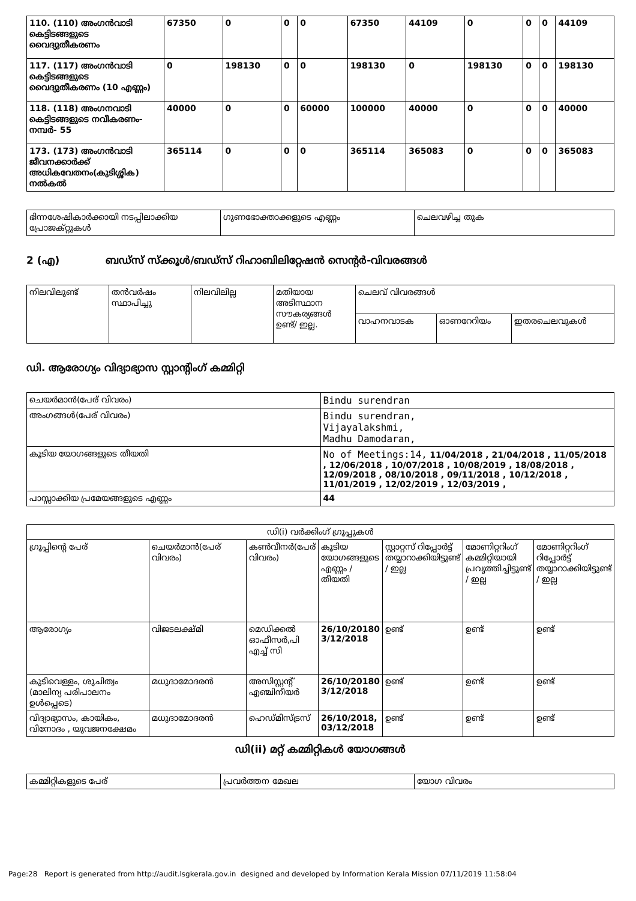| 110. (110) അംഗൻവാടി കെട്ടിടങ്ങളുടെ വൈദ്യുതീകരണം | 67350 | 0 | 0 | 0 | 67350 | 44109 | 0 | 0 | 0 | 44109 |
| 117. (117) അംഗൻവാടി കെട്ടിടങ്ങളുടെ വൈദ്യുതീകരണം (10 എണ്ണം) | 0 | 198130 | 0 | 0 | 198130 | 0 | 198130 | 0 | 0 | 198130 |
| 118. (118) അംഗനവാടി കെട്ടിടങ്ങളുടെ നവീകരണം- നമ്പർ- 55 | 40000 | 0 | 0 | 60000 | 100000 | 40000 | 0 | 0 | 0 | 40000 |
| 173. (173) അംഗൻവാടി ജീവനക്കാർക്ക് അധികവേതനം(കുടിശ്ശിക) നൽകൽ | 365114 | 0 | 0 | 0 | 365114 | 365083 | 0 | 0 | 0 | 365083 |
| ഭിന്നശേഷികാർക്കായി നടപ്പിലാക്കിയ പ്രോജക്റ്റുകൾ | ഗുണഭോക്താക്കളുടെ എണ്ണം | ചെലവഴിച്ച തുക |
2 (എ) ബഡ്സ് സ്ക്കൂൾ/ബഡ്സ് റിഹാബിലിറ്റേഷൻ സെന്റർ-വിവരങ്ങൾ
| നിലവിലുണ്ട് | തൻവർഷം സ്ഥാപിച്ചു | നിലവിലില്ല | മതിയായ അടിസ്ഥാന സൗകര്യങ്ങൾ ഉണ്ട്/ ഇല്ല. | ചെലവ് വിവരങ്ങൾ | | |
| | | | | വാഹനവാടക | ഓണറേറിയം | ഇതരചെലവുകൾ |
ഡി. ആരോഗ്യം വിദ്യാഭ്യാസ സ്റ്റാന്റിംഗ് കമ്മിറ്റി
| ചെയർമാൻ(പേര് വിവരം) | Bindu surendran |
| അംഗങ്ങൾ(പേര് വിവരം) | Bindu surendran, Vijayalakshmi, Madhu Damodaran, |
| കൂടിയ യോഗങ്ങളുടെ തീയതി | No of Meetings:14, 11/04/2018 , 21/04/2018 , 11/05/2018 , 12/06/2018 , 10/07/2018 , 10/08/2019 , 18/08/2018 , 12/09/2018 , 08/10/2018 , 09/11/2018 , 10/12/2018 , 11/01/2019 , 12/02/2019 , 12/03/2019 , |
| പാസ്സാക്കിയ പ്രമേയങ്ങളുടെ എണ്ണം | 44 |
| ഡി(i) വർക്കിംഗ് ഗ്രൂപ്പുകൾ | | | | | | |
| --- | --- | --- | --- | --- | --- | --- |
| ഗ്രൂപ്പിന്റെ പേര് | ചെയർമാൻ(പേര് വിവരം) | കൺവീനർ(പേര് വിവരം) | കൂടിയ യോഗങ്ങളുടെ എണ്ണം / തീയതി | സ്റ്റാറ്റസ് റിപ്പോർട്ട് തയ്യാറാക്കിയിട്ടുണ്ട് / ഇല്ല | മോണിറ്ററിംഗ് കമ്മിറ്റിയായി പ്രവൃത്തിച്ചിട്ടുണ്ട് / ഇല്ല | മോണിറ്ററിംഗ് റിപ്പോർട്ട് തയ്യാറാക്കിയിട്ടുണ്ട് / ഇല്ല |
| ആരോഗ്യം | വിജടലക്ഷ്മി | മെഡിക്കൽ ഓഫീസർ,പി എച്ച് സി | 26/10/20180 3/12/2018 | ഉണ്ട് | ഉണ്ട് | ഉണ്ട് |
| കുടിവെള്ളം, ശുചിത്വം (മാലിന്യ പരിപാലനം ഉൾപ്പെടെ) | മധുദാമോദരൻ | അസിസ്റ്റന്റ് എഞ്ചിനീയർ | 26/10/20180 3/12/2018 | ഉണ്ട് | ഉണ്ട് | ഉണ്ട് |
| വിദ്യാഭ്യാസം, കായികം, വിനോദം , യുവജനക്ഷേമം | മധുദാമോദരൻ | ഹെഡ്മിസ്ട്രസ് | 26/10/2018, 03/12/2018 | ഉണ്ട് | ഉണ്ട് | ഉണ്ട് |
ഡി(ii) മറ്റ് കമ്മിറ്റികൾ യോഗങ്ങൾ
| കമ്മിറ്റികളുടെ പേര് | പ്രവർത്തന മേഖല | യോഗ വിവരം |
Page:28 Report is generated from http://audit.lsgkerala.gov.in designed and developed by Information Kerala Mission 07/11/2019 11:58:04